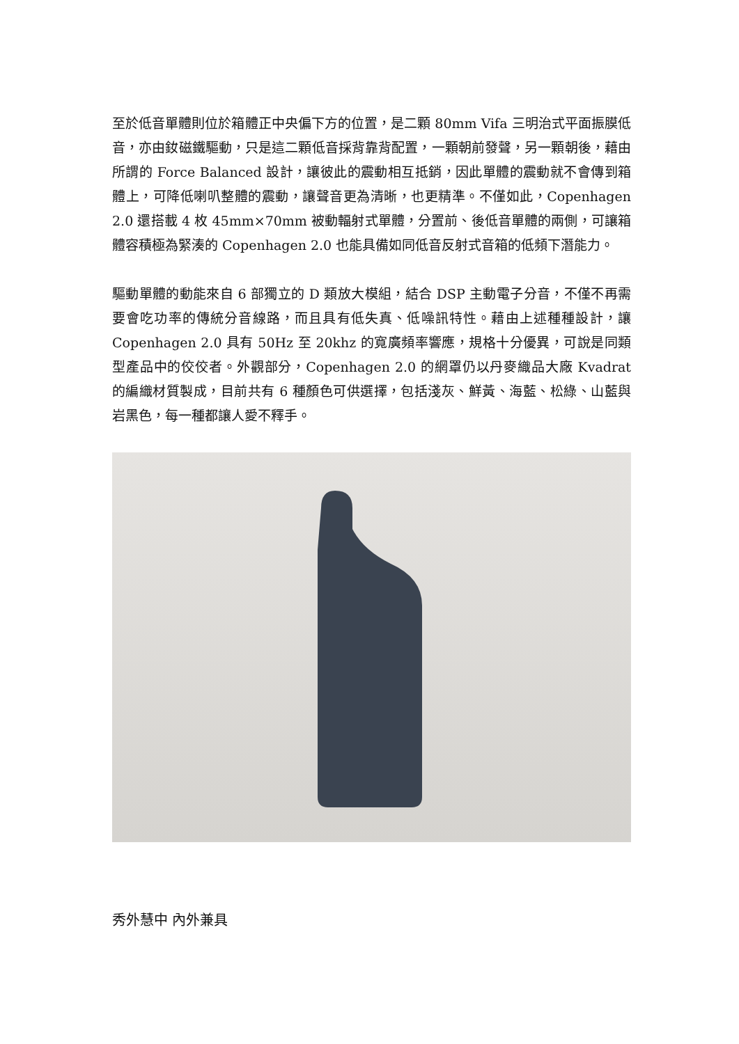至於低音單體則位於箱體正中央偏下方的位置，是二顆 80mm Vifa 三明治式平面振膜低音，亦由釹磁鐵驅動，只是這二顆低音採背靠背配置，一顆朝前發聲，另一顆朝後，藉由所謂的 Force Balanced 設計，讓彼此的震動相互抵銷，因此單體的震動就不會傳到箱體上，可降低喇叭整體的震動，讓聲音更為清晰，也更精準。不僅如此，Copenhagen 2.0 還搭載 4 枚 45mm×70mm 被動輻射式單體，分置前、後低音單體的兩側，可讓箱體容積極為緊湊的 Copenhagen 2.0 也能具備如同低音反射式音箱的低頻下潛能力。
驅動單體的動能來自 6 部獨立的 D 類放大模組，結合 DSP 主動電子分音，不僅不再需要會吃功率的傳統分音線路，而且具有低失真、低噪訊特性。藉由上述種種設計，讓 Copenhagen 2.0 具有 50Hz 至 20khz 的寬廣頻率響應，規格十分優異，可說是同類型產品中的佼佼者。外觀部分，Copenhagen 2.0 的網罩仍以丹麥織品大廠 Kvadrat 的編織材質製成，目前共有 6 種顏色可供選擇，包括淺灰、鮮黃、海藍、松綠、山藍與岩黑色，每一種都讓人愛不釋手。
秀外慧中 內外兼具